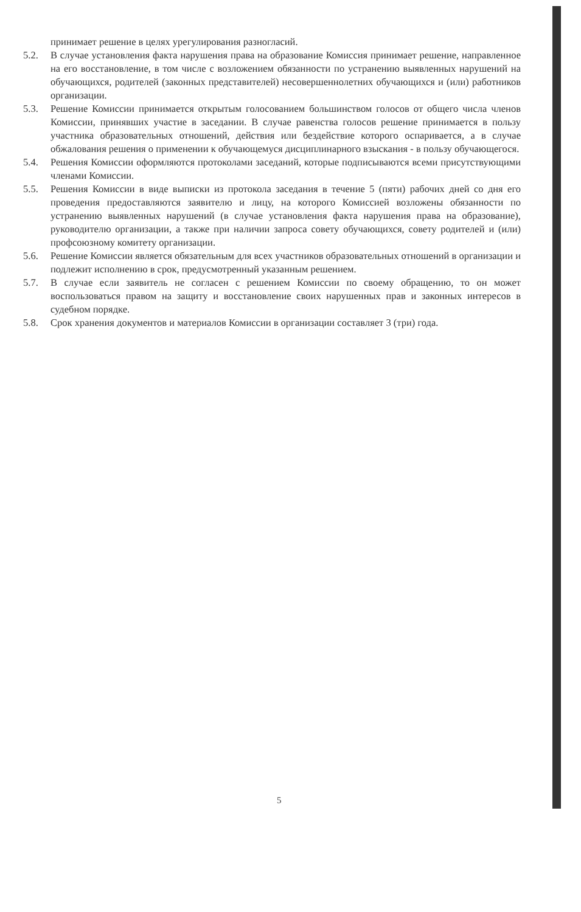принимает решение в целях урегулирования разногласий.
5.2. В случае установления факта нарушения права на образование Комиссия принимает решение, направленное на его восстановление, в том числе с возложением обязанности по устранению выявленных нарушений на обучающихся, родителей (законных представителей) несовершеннолетних обучающихся и (или) работников организации.
5.3. Решение Комиссии принимается открытым голосованием большинством голосов от общего числа членов Комиссии, принявших участие в заседании. В случае равенства голосов решение принимается в пользу участника образовательных отношений, действия или бездействие которого оспаривается, а в случае обжалования решения о применении к обучающемуся дисциплинарного взыскания - в пользу обучающегося.
5.4. Решения Комиссии оформляются протоколами заседаний, которые подписываются всеми присутствующими членами Комиссии.
5.5. Решения Комиссии в виде выписки из протокола заседания в течение 5 (пяти) рабочих дней со дня его проведения предоставляются заявителю и лицу, на которого Комиссией возложены обязанности по устранению выявленных нарушений (в случае установления факта нарушения права на образование), руководителю организации, а также при наличии запроса совету обучающихся, совету родителей и (или) профсоюзному комитету организации.
5.6. Решение Комиссии является обязательным для всех участников образовательных отношений в организации и подлежит исполнению в срок, предусмотренный указанным решением.
5.7. В случае если заявитель не согласен с решением Комиссии по своему обращению, то он может воспользоваться правом на защиту и восстановление своих нарушенных прав и законных интересов в судебном порядке.
5.8. Срок хранения документов и материалов Комиссии в организации составляет 3 (три) года.
5